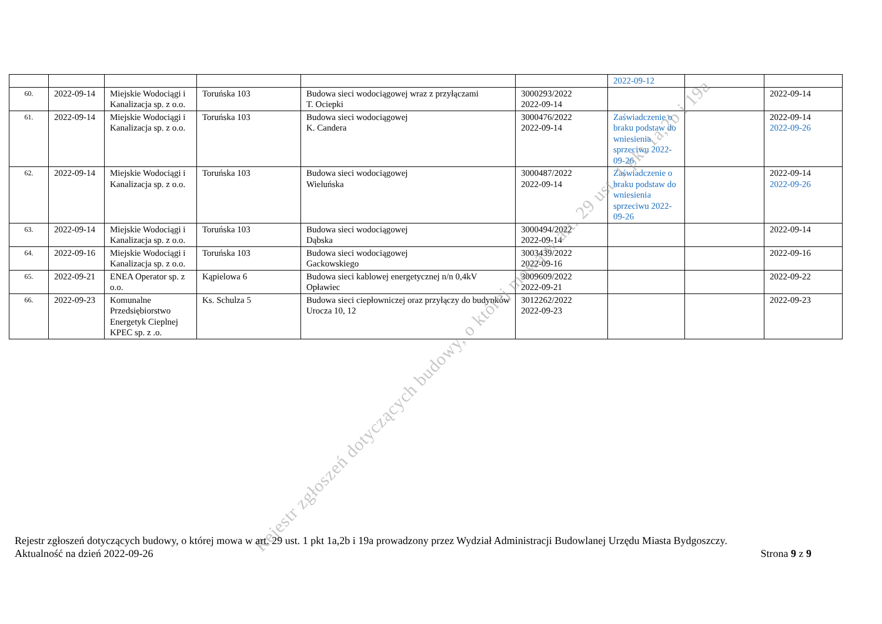| | | | | | | 2022-09-12 | | |
| 60. | 2022-09-14 | Miejskie Wodociągi i Kanalizacja sp. z o.o. | Toruńska 103 | Budowa sieci wodociągowej wraz z przyłączami T. Ociepki | 3000293/2022 2022-09-14 | | | 2022-09-14 |
| 61. | 2022-09-14 | Miejskie Wodociągi i Kanalizacja sp. z o.o. | Toruńska 103 | Budowa sieci wodociągowej K. Candera | 3000476/2022 2022-09-14 | Zaświadczenie o braku podstaw do wniesienia sprzeciwu 2022-09-26 | | 2022-09-14 2022-09-26 |
| 62. | 2022-09-14 | Miejskie Wodociągi i Kanalizacja sp. z o.o. | Toruńska 103 | Budowa sieci wodociągowej Wieluńska | 3000487/2022 2022-09-14 | Zaświadczenie o braku podstaw do wniesienia sprzeciwu 2022-09-26 | | 2022-09-14 2022-09-26 |
| 63. | 2022-09-14 | Miejskie Wodociągi i Kanalizacja sp. z o.o. | Toruńska 103 | Budowa sieci wodociągowej Dąbska | 3000494/2022 2022-09-14 | | | 2022-09-14 |
| 64. | 2022-09-16 | Miejskie Wodociągi i Kanalizacja sp. z o.o. | Toruńska 103 | Budowa sieci wodociągowej Gackowskiego | 3003439/2022 2022-09-16 | | | 2022-09-16 |
| 65. | 2022-09-21 | ENEA Operator sp. z o.o. | Kąpielowa 6 | Budowa sieci kablowej energetycznej n/n 0,4kV Opławiec | 3009609/2022 2022-09-21 | | | 2022-09-22 |
| 66. | 2022-09-23 | Komunalne Przedsiębiorstwo Energetyk Cieplnej KPEC sp. z .o. | Ks. Schulza 5 | Budowa sieci ciepłowniczej oraz przyłączy do budynków Urocza 10, 12 | 3012262/2022 2022-09-23 | | | 2022-09-23 |
Rejestr zgłoszeń dotyczących budowy, o której mowa w art. 29 ust. 1 pkt 1a,2b i 19a
Rejestr zgłoszeń dotyczących budowy, o której mowa w art. 29 ust. 1 pkt 1a,2b i 19a prowadzony przez Wydział Administracji Budowlanej Urzędu Miasta Bydgoszczy.
Aktualność na dzień 2022-09-26 Strona 9 z 9